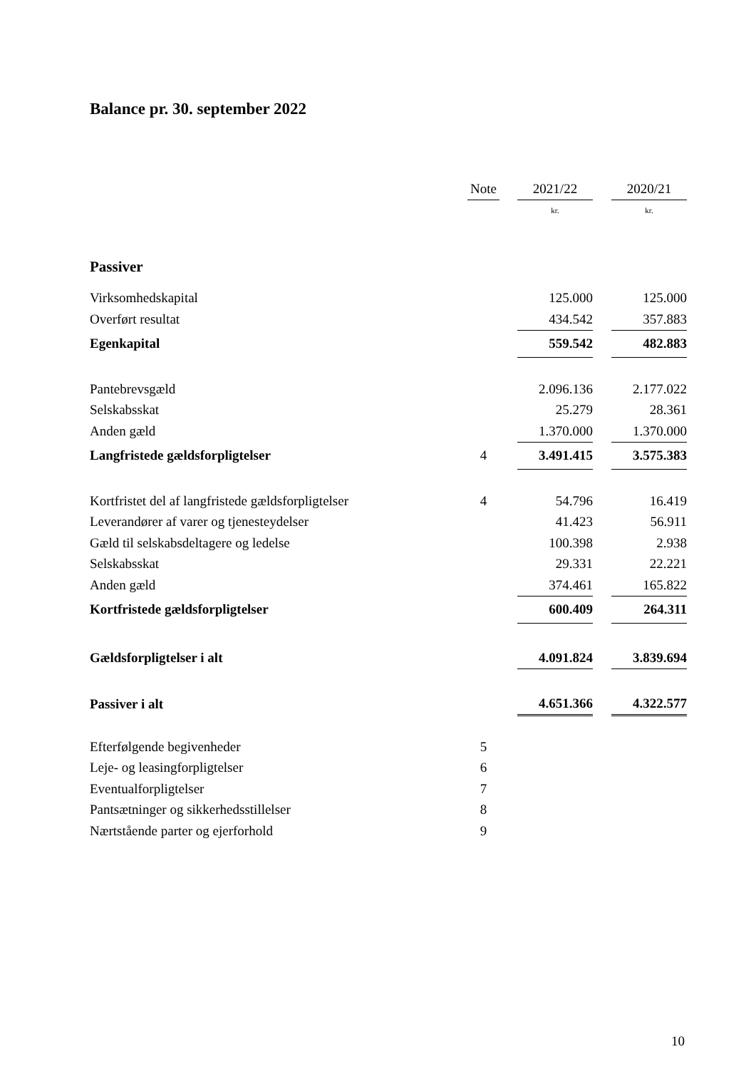Balance pr. 30. september 2022
| | Note | | 2021/22 | | 2020/21 |
| --- | --- | --- | --- | --- | --- |
| | | | kr. | | kr. |
| Passiver | | | | | |
| Virksomhedskapital | | | 125.000 | | 125.000 |
| Overført resultat | | | 434.542 | | 357.883 |
| Egenkapital | | | 559.542 | | 482.883 |
| Pantebrevsgæld | | | 2.096.136 | | 2.177.022 |
| Selskabsskat | | | 25.279 | | 28.361 |
| Anden gæld | | | 1.370.000 | | 1.370.000 |
| Langfristede gældsforpligtelser | 4 | | 3.491.415 | | 3.575.383 |
| Kortfristet del af langfristede gældsforpligtelser | 4 | | 54.796 | | 16.419 |
| Leverandører af varer og tjenesteydelser | | | 41.423 | | 56.911 |
| Gæld til selskabsdeltagere og ledelse | | | 100.398 | | 2.938 |
| Selskabsskat | | | 29.331 | | 22.221 |
| Anden gæld | | | 374.461 | | 165.822 |
| Kortfristede gældsforpligtelser | | | 600.409 | | 264.311 |
| Gældsforpligtelser i alt | | | 4.091.824 | | 3.839.694 |
| Passiver i alt | | | 4.651.366 | | 4.322.577 |
| Efterfølgende begivenheder | 5 | | | | |
| Leje- og leasingforpligtelser | 6 | | | | |
| Eventualforpligtelser | 7 | | | | |
| Pantsætninger og sikkerhedsstillelser | 8 | | | | |
| Nærtstående parter og ejerforhold | 9 | | | | |
10